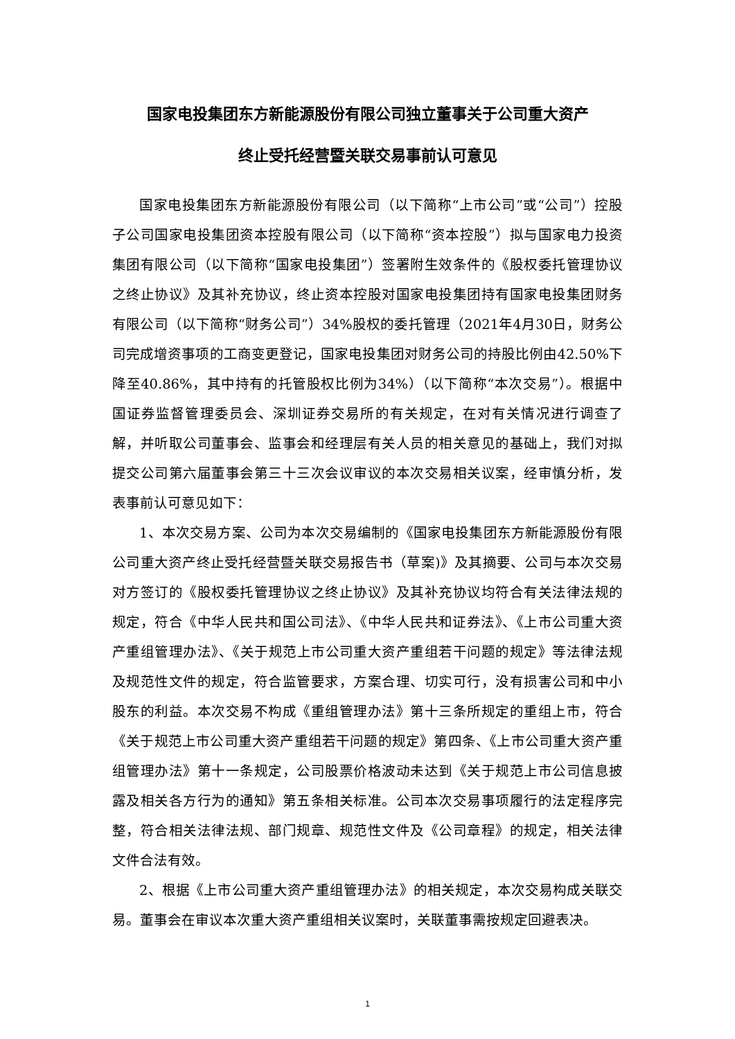国家电投集团东方新能源股份有限公司独立董事关于公司重大资产
终止受托经营暨关联交易事前认可意见
国家电投集团东方新能源股份有限公司（以下简称“上市公司”或“公司”）控股子公司国家电投集团资本控股有限公司（以下简称“资本控股”）拟与国家电力投资集团有限公司（以下简称“国家电投集团”）签署附生效条件的《股权委托管理协议之终止协议》及其补充协议，终止资本控股对国家电投集团持有国家电投集团财务有限公司（以下简称“财务公司”）34%股权的委托管理（2021年4月30日，财务公司完成增资事项的工商变更登记，国家电投集团对财务公司的持股比例由42.50%下降至40.86%，其中持有的托管股权比例为34%）（以下简称“本次交易”）。根据中国证券监督管理委员会、深圳证券交易所的有关规定，在对有关情况进行调查了解，并听取公司董事会、监事会和经理层有关人员的相关意见的基础上，我们对拟提交公司第六届董事会第三十三次会议审议的本次交易相关议案，经审慎分析，发表事前认可意见如下：
1、本次交易方案、公司为本次交易编制的《国家电投集团东方新能源股份有限公司重大资产终止受托经营暨关联交易报告书（草案)》及其摘要、公司与本次交易对方签订的《股权委托管理协议之终止协议》及其补充协议均符合有关法律法规的规定，符合《中华人民共和国公司法》、《中华人民共和证券法》、《上市公司重大资产重组管理办法》、《关于规范上市公司重大资产重组若干问题的规定》等法律法规及规范性文件的规定，符合监管要求，方案合理、切实可行，没有损害公司和中小股东的利益。本次交易不构成《重组管理办法》第十三条所规定的重组上市，符合《关于规范上市公司重大资产重组若干问题的规定》第四条、《上市公司重大资产重组管理办法》第十一条规定，公司股票价格波动未达到《关于规范上市公司信息披露及相关各方行为的通知》第五条相关标准。公司本次交易事项履行的法定程序完整，符合相关法律法规、部门规章、规范性文件及《公司章程》的规定，相关法律文件合法有效。
2、根据《上市公司重大资产重组管理办法》的相关规定，本次交易构成关联交易。董事会在审议本次重大资产重组相关议案时，关联董事需按规定回避表决。
1